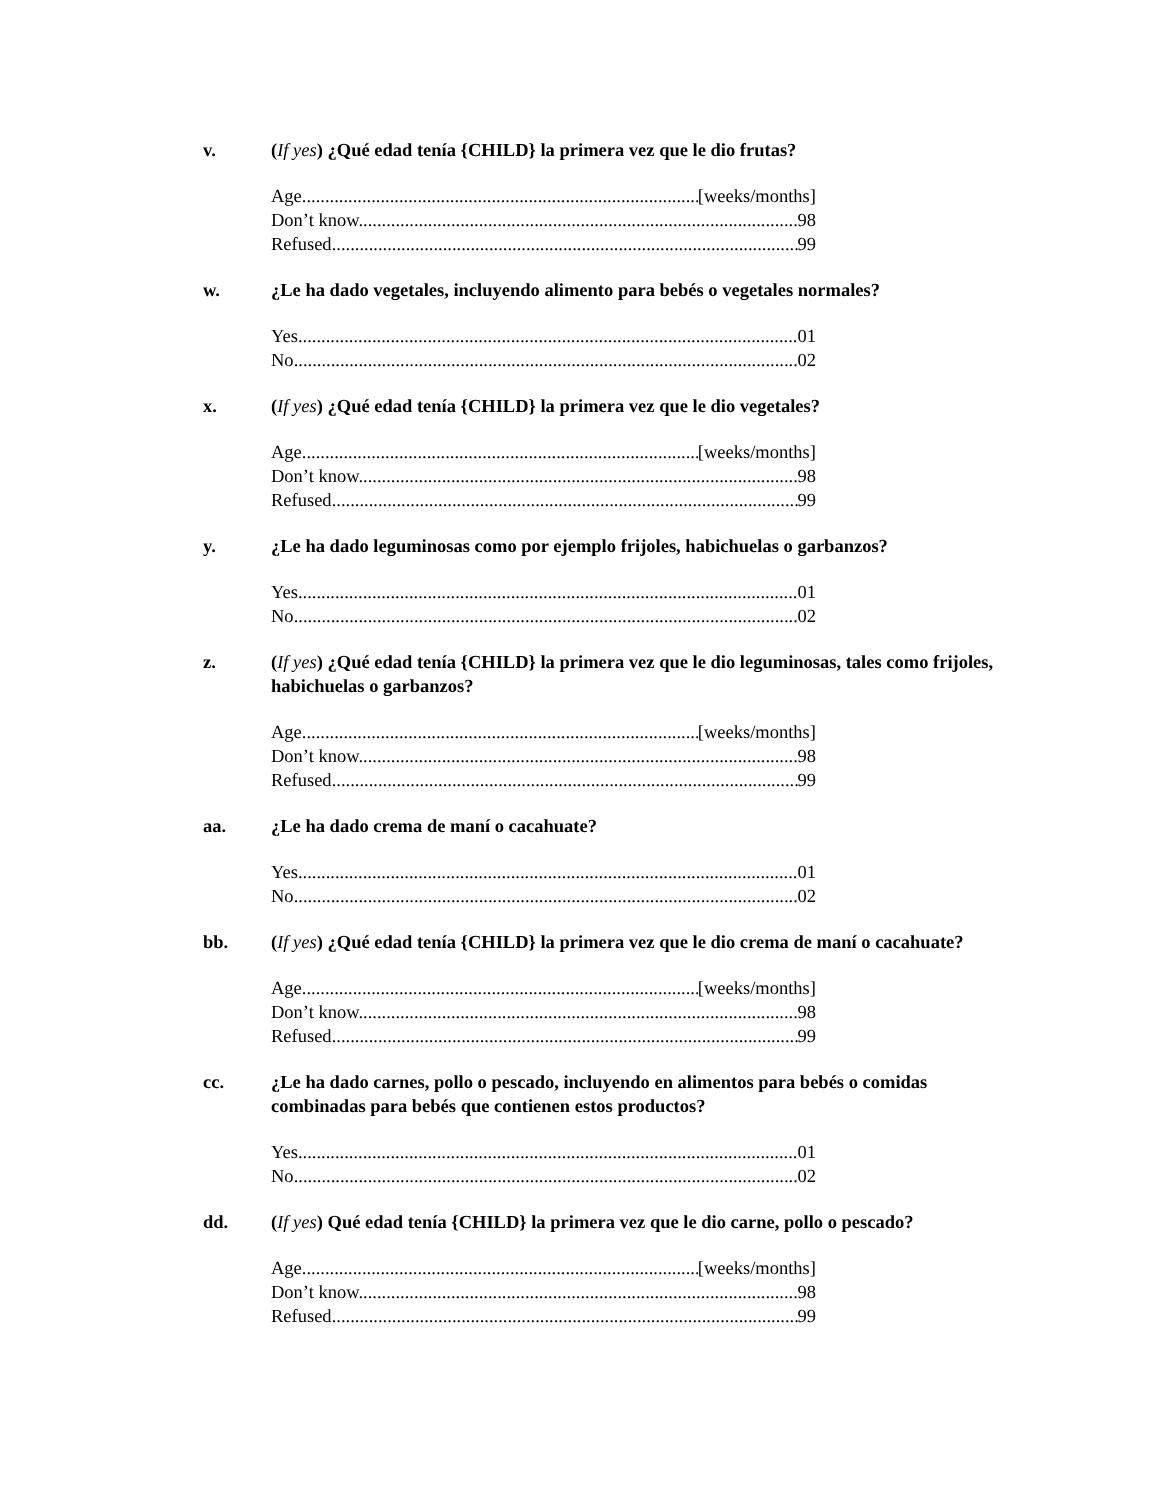v. (If yes) ¿Qué edad tenía {CHILD} la primera vez que le dio frutas?
Age [weeks/months]
Don’t know 98
Refused 99
w. ¿Le ha dado vegetales, incluyendo alimento para bebés o vegetales normales?
Yes 01
No 02
x. (If yes) ¿Qué edad tenía {CHILD} la primera vez que le dio vegetales?
Age [weeks/months]
Don’t know 98
Refused 99
y. ¿Le ha dado leguminosas como por ejemplo frijoles, habichuelas o garbanzos?
Yes 01
No 02
z. (If yes) ¿Qué edad tenía {CHILD} la primera vez que le dio leguminosas, tales como frijoles, habichuelas o garbanzos?
Age [weeks/months]
Don’t know 98
Refused 99
aa. ¿Le ha dado crema de maní o cacahuate?
Yes 01
No 02
bb. (If yes) ¿Qué edad tenía {CHILD} la primera vez que le dio crema de maní o cacahuate?
Age [weeks/months]
Don’t know 98
Refused 99
cc. ¿Le ha dado carnes, pollo o pescado, incluyendo en alimentos para bebés o comidas combinadas para bebés que contienen estos productos?
Yes 01
No 02
dd. (If yes) Qué edad tenía {CHILD} la primera vez que le dio carne, pollo o pescado?
Age [weeks/months]
Don’t know 98
Refused 99